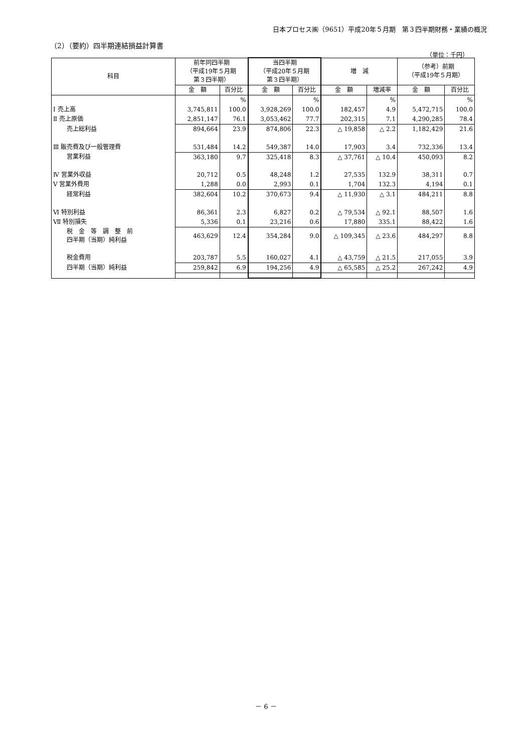日本プロセス㈱（9651）平成20年５月期　第３四半期財務・業績の概況
（2）（要約）四半期連結損益計算書
（単位：千円）
| 科目 | 前年同四半期 （平成19年５月期 第３四半期） | | 当四半期 （平成20年５月期 第３四半期） | | 増 減 | | （参考）前期 （平成19年５月期） | |
| --- | --- | --- | --- | --- | --- | --- | --- | --- |
| | 金 額 | 百分比 | 金 額 | 百分比 | 金 額 | 増減率 | 金 額 | 百分比 |
| | | % | | % | | % | | % |
| Ⅰ 売上高 | 3,745,811 | 100.0 | 3,928,269 | 100.0 | 182,457 | 4.9 | 5,472,715 | 100.0 |
| Ⅱ 売上原価 | 2,851,147 | 76.1 | 3,053,462 | 77.7 | 202,315 | 7.1 | 4,290,285 | 78.4 |
| 売上総利益 | 894,664 | 23.9 | 874,806 | 22.3 | △ 19,858 | △ 2.2 | 1,182,429 | 21.6 |
| Ⅲ 販売費及び一般管理費 | 531,484 | 14.2 | 549,387 | 14.0 | 17,903 | 3.4 | 732,336 | 13.4 |
| 営業利益 | 363,180 | 9.7 | 325,418 | 8.3 | △ 37,761 | △ 10.4 | 450,093 | 8.2 |
| Ⅳ 営業外収益 | 20,712 | 0.5 | 48,248 | 1.2 | 27,535 | 132.9 | 38,311 | 0.7 |
| Ⅴ 営業外費用 | 1,288 | 0.0 | 2,993 | 0.1 | 1,704 | 132.3 | 4,194 | 0.1 |
| 経常利益 | 382,604 | 10.2 | 370,673 | 9.4 | △ 11,930 | △ 3.1 | 484,211 | 8.8 |
| Ⅵ 特別利益 | 86,361 | 2.3 | 6,827 | 0.2 | △ 79,534 | △ 92.1 | 88,507 | 1.6 |
| Ⅶ 特別損失 | 5,336 | 0.1 | 23,216 | 0.6 | 17,880 | 335.1 | 88,422 | 1.6 |
| 税 金 等 調 整 前 四半期（当期）純利益 | 463,629 | 12.4 | 354,284 | 9.0 | △ 109,345 | △ 23.6 | 484,297 | 8.8 |
| 税金費用 | 203,787 | 5.5 | 160,027 | 4.1 | △ 43,759 | △ 21.5 | 217,055 | 3.9 |
| 四半期（当期）純利益 | 259,842 | 6.9 | 194,256 | 4.9 | △ 65,585 | △ 25.2 | 267,242 | 4.9 |
－ 6 －